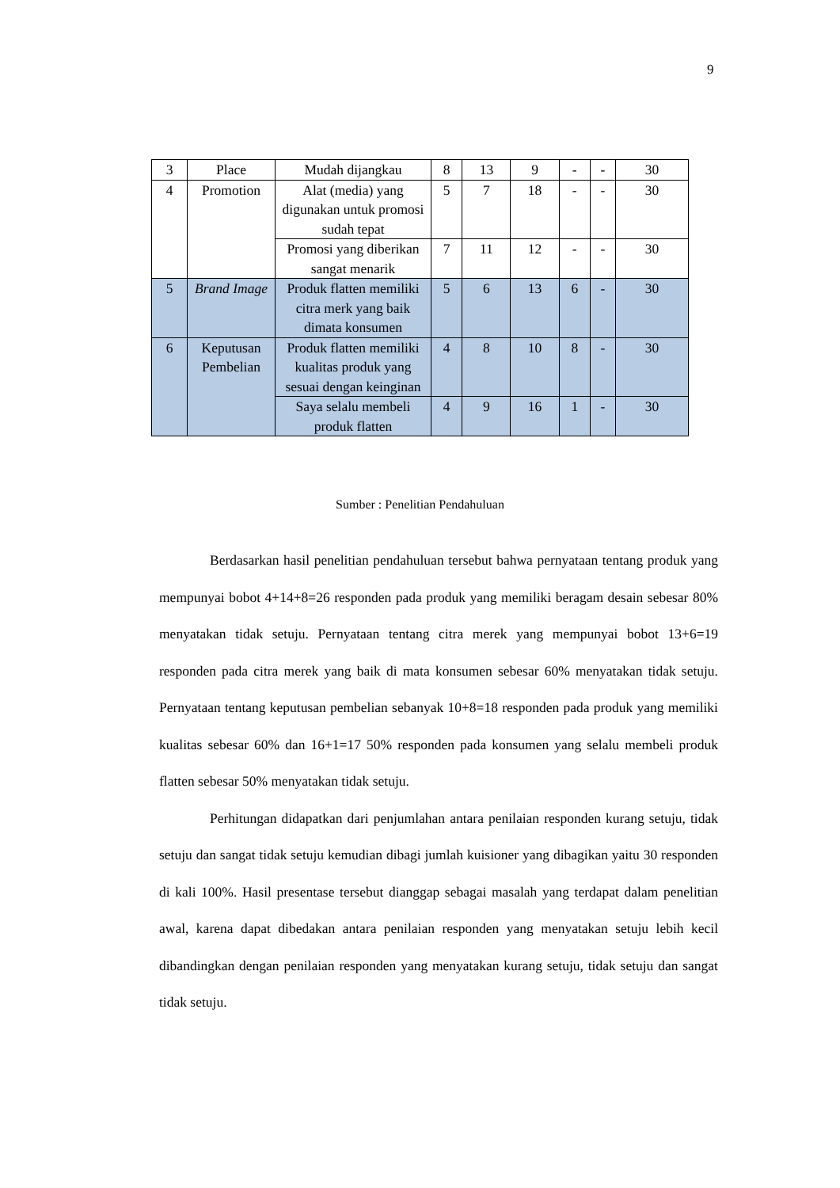9
| 3 | Place | Mudah dijangkau | 8 | 13 | 9 | - | - | 30 |
| 4 | Promotion | Alat (media) yang digunakan untuk promosi sudah tepat | 5 | 7 | 18 | - | - | 30 |
| | | Promosi yang diberikan sangat menarik | 7 | 11 | 12 | - | - | 30 |
| 5 | Brand Image | Produk flatten memiliki citra merk yang baik dimata konsumen | 5 | 6 | 13 | 6 | - | 30 |
| 6 | Keputusan Pembelian | Produk flatten memiliki kualitas produk yang sesuai dengan keinginan | 4 | 8 | 10 | 8 | - | 30 |
| | | Saya selalu membeli produk flatten | 4 | 9 | 16 | 1 | - | 30 |
Sumber : Penelitian Pendahuluan
Berdasarkan hasil penelitian pendahuluan tersebut bahwa pernyataan tentang produk yang mempunyai bobot 4+14+8=26 responden pada produk yang memiliki beragam desain sebesar 80% menyatakan tidak setuju. Pernyataan tentang citra merek yang mempunyai bobot 13+6=19 responden pada citra merek yang baik di mata konsumen sebesar 60% menyatakan tidak setuju. Pernyataan tentang keputusan pembelian sebanyak 10+8=18 responden pada produk yang memiliki kualitas sebesar 60% dan 16+1=17 50% responden pada konsumen yang selalu membeli produk flatten sebesar 50% menyatakan tidak setuju.
Perhitungan didapatkan dari penjumlahan antara penilaian responden kurang setuju, tidak setuju dan sangat tidak setuju kemudian dibagi jumlah kuisioner yang dibagikan yaitu 30 responden di kali 100%. Hasil presentase tersebut dianggap sebagai masalah yang terdapat dalam penelitian awal, karena dapat dibedakan antara penilaian responden yang menyatakan setuju lebih kecil dibandingkan dengan penilaian responden yang menyatakan kurang setuju, tidak setuju dan sangat tidak setuju.